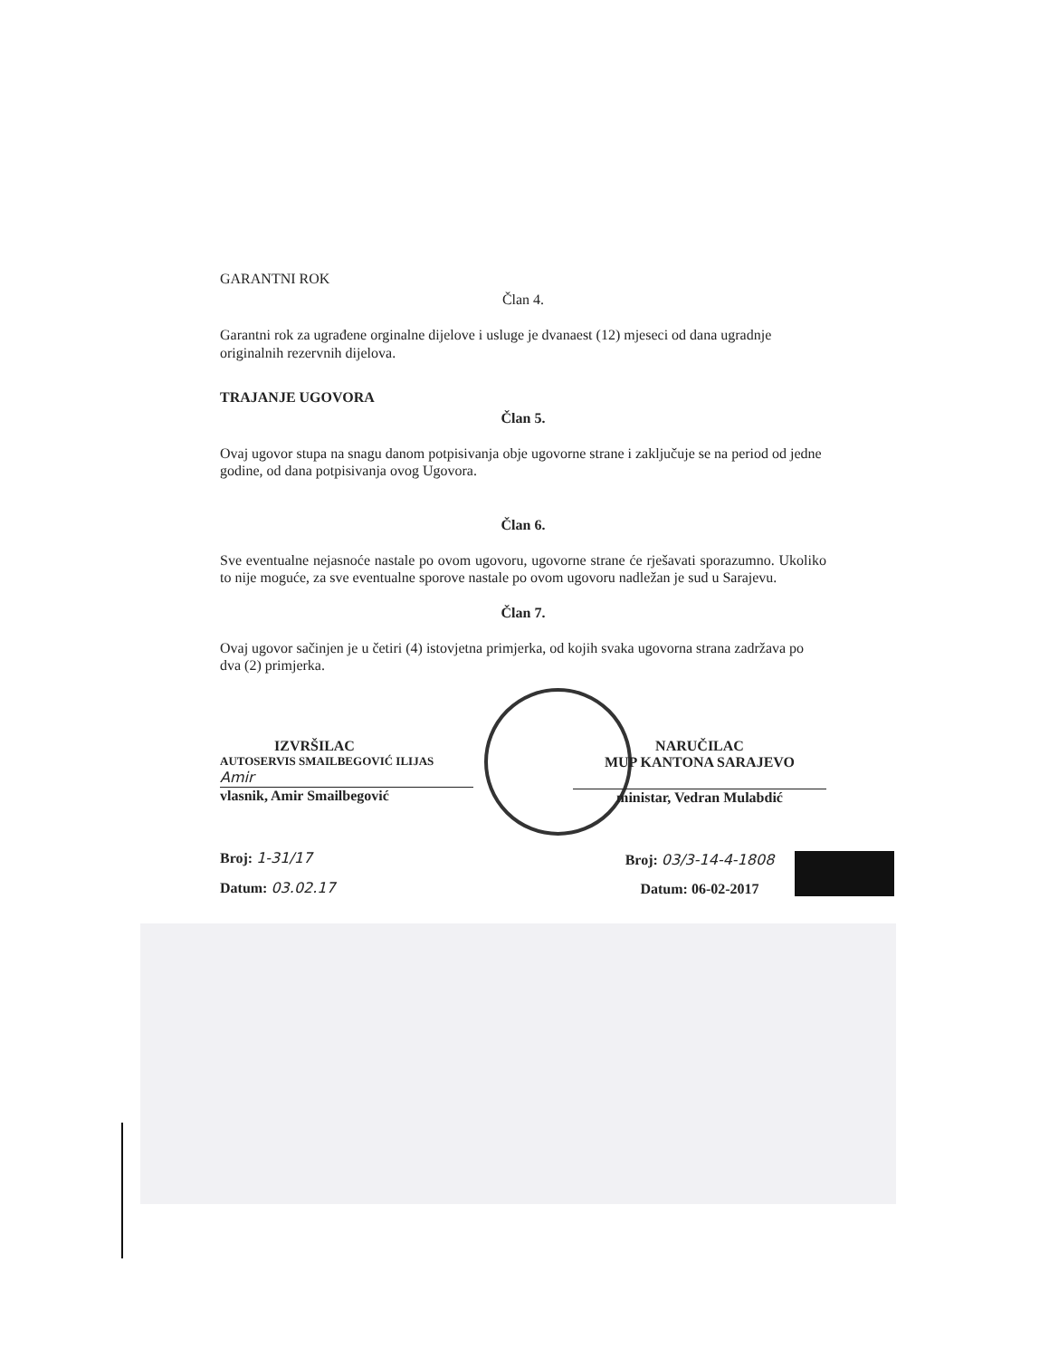GARANTNI ROK
Član 4.
Garantni rok za ugrađene orginalne dijelove i usluge je dvanaest (12) mjeseci od dana ugradnje originalnih rezervnih dijelova.
TRAJANJE UGOVORA
Član 5.
Ovaj ugovor stupa na snagu danom potpisivanja obje ugovorne strane i zaključuje se na period od jedne godine, od dana potpisivanja ovog Ugovora.
Član 6.
Sve eventualne nejasnoće nastale po ovom ugovoru, ugovorne strane će rješavati sporazumno. Ukoliko to nije moguće, za sve eventualne sporove nastale po ovom ugovoru nadležan je sud u Sarajevu.
Član 7.
Ovaj ugovor sačinjen je u četiri (4) istovjetna primjerka, od kojih svaka ugovorna strana zadržava po dva (2) primjerka.
IZVRŠILAC
AUTOSERVIS SMAILBEGOVIĆ ILIJAS
Amir
vlasnik, Amir Smailbegović
Broj: 1-31/17
Datum: 03.02.17
NARUČILAC
MUP KANTONA SARAJEVO
ministar, Vedran Mulabdić
Broj: 03/3-14-4-1808
Datum: 06-02-2017